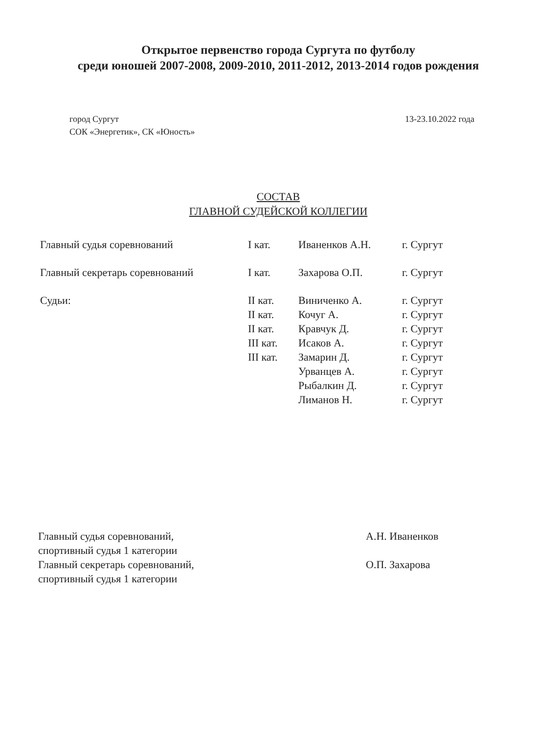Открытое первенство города Сургута по футболу
среди юношей 2007-2008, 2009-2010, 2011-2012, 2013-2014 годов рождения
город Сургут
СОК «Энергетик», СК «Юность»
13-23.10.2022 года
СОСТАВ
ГЛАВНОЙ СУДЕЙСКОЙ КОЛЛЕГИИ
| Главный судья соревнований | I кат. | Иваненков А.Н. | г. Сургут |
| Главный секретарь соревнований | I кат. | Захарова О.П. | г. Сургут |
| Судьи: | II кат. | Виниченко А. | г. Сургут |
| | II кат. | Кочуг А. | г. Сургут |
| | II кат. | Кравчук Д. | г. Сургут |
| | III кат. | Исаков А. | г. Сургут |
| | III кат. | Замарин Д. | г. Сургут |
| | | Урванцев А. | г. Сургут |
| | | Рыбалкин Д. | г. Сургут |
| | | Лиманов Н. | г. Сургут |
Главный судья соревнований,
спортивный судья 1 категории
Главный секретарь соревнований,
спортивный судья 1 категории
А.Н. Иваненков
О.П. Захарова